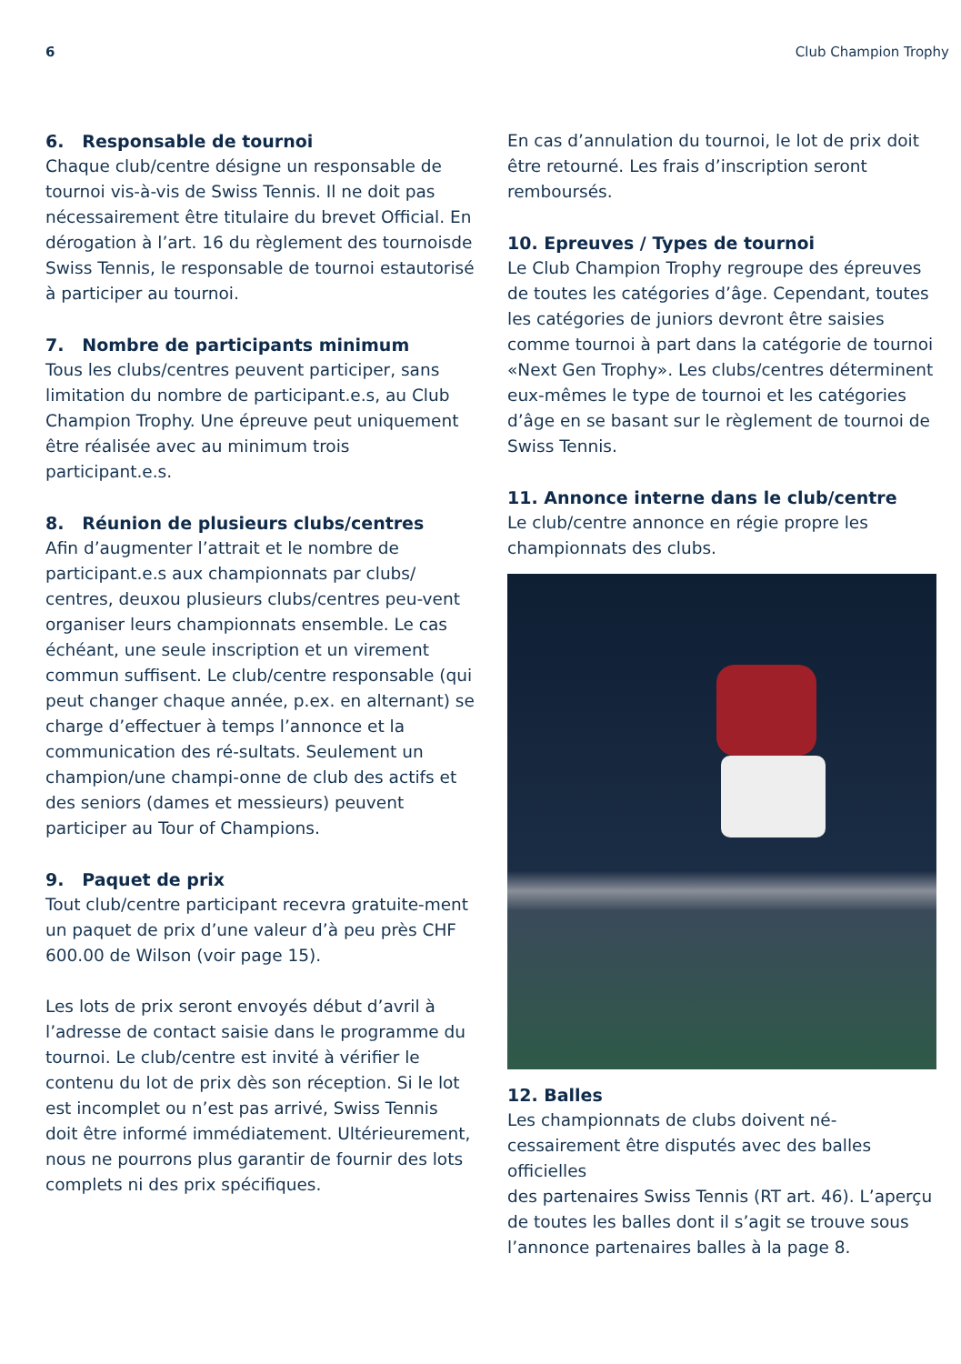6 Club Champion Trophy
6. Responsable de tournoi
Chaque club/centre désigne un responsable de tournoi vis-à-vis de Swiss Tennis. Il ne doit pas nécessairement être titulaire du brevet Official. En dérogation à l’art. 16 du règlement des tournoisde Swiss Tennis, le responsable de tournoi estautorisé à participer au tournoi.
7. Nombre de participants minimum
Tous les clubs/centres peuvent participer, sans limitation du nombre de participant.e.s, au Club Champion Trophy. Une épreuve peut uniquement être réalisée avec au minimum trois participant.e.s.
8. Réunion de plusieurs clubs/centres
Afin d’augmenter l’attrait et le nombre de participant.e.s aux championnats par clubs/ centres, deuxou plusieurs clubs/centres peu-vent organiser leurs championnats ensemble. Le cas échéant, une seule inscription et un virement commun suffisent. Le club/centre responsable (qui peut changer chaque année, p.ex. en alternant) se charge d’effectuer à temps l’annonce et la communication des ré-sultats. Seulement un champion/une champi-onne de club des actifs et des seniors (dames et messieurs) peuvent participer au Tour of Champions.
9. Paquet de prix
Tout club/centre participant recevra gratuite-ment un paquet de prix d’une valeur d’à peu près CHF 600.00 de Wilson (voir page 15).
Les lots de prix seront envoyés début d’avril à l’adresse de contact saisie dans le programme du tournoi. Le club/centre est invité à vérifier le contenu du lot de prix dès son réception. Si le lot est incomplet ou n’est pas arrivé, Swiss Tennis doit être informé immédiatement. Ultérieurement, nous ne pourrons plus garantir de fournir des lots complets ni des prix spécifiques.
En cas d’annulation du tournoi, le lot de prix doit être retourné. Les frais d’inscription seront remboursés.
10. Epreuves / Types de tournoi
Le Club Champion Trophy regroupe des épreuves de toutes les catégories d’âge. Cependant, toutes les catégories de juniors devront être saisies comme tournoi à part dans la catégorie de tournoi «Next Gen Trophy». Les clubs/centres déterminent eux-mêmes le type de tournoi et les catégories d’âge en se basant sur le règlement de tournoi de Swiss Tennis.
11. Annonce interne dans le club/centre
Le club/centre annonce en régie propre les championnats des clubs.
12. Balles
Les championnats de clubs doivent né-cessairement être disputés avec des balles officielles
des partenaires Swiss Tennis (RT art. 46). L’aperçu de toutes les balles dont il s’agit se trouve sous l’annonce partenaires balles à la page 8.